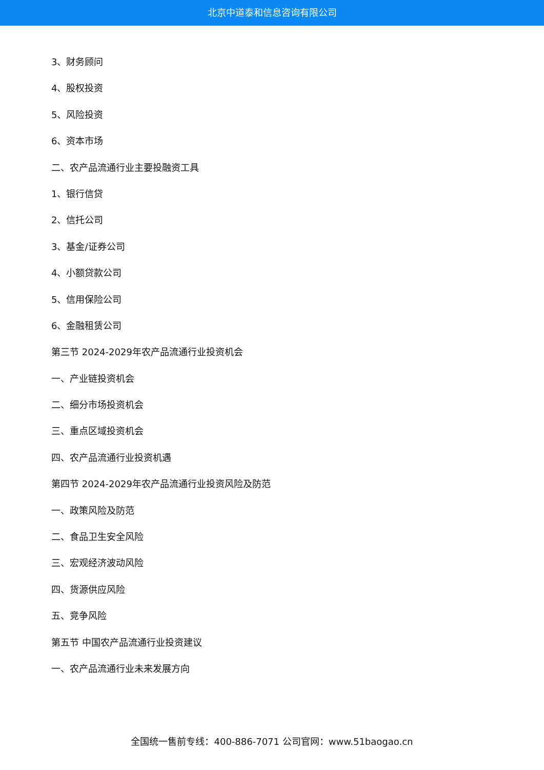北京中道泰和信息咨询有限公司
3、财务顾问
4、股权投资
5、风险投资
6、资本市场
二、农产品流通行业主要投融资工具
1、银行信贷
2、信托公司
3、基金/证券公司
4、小额贷款公司
5、信用保险公司
6、金融租赁公司
第三节 2024-2029年农产品流通行业投资机会
一、产业链投资机会
二、细分市场投资机会
三、重点区域投资机会
四、农产品流通行业投资机遇
第四节 2024-2029年农产品流通行业投资风险及防范
一、政策风险及防范
二、食品卫生安全风险
三、宏观经济波动风险
四、货源供应风险
五、竞争风险
第五节 中国农产品流通行业投资建议
一、农产品流通行业未来发展方向
全国统一售前专线：400-886-7071 公司官网：www.51baogao.cn